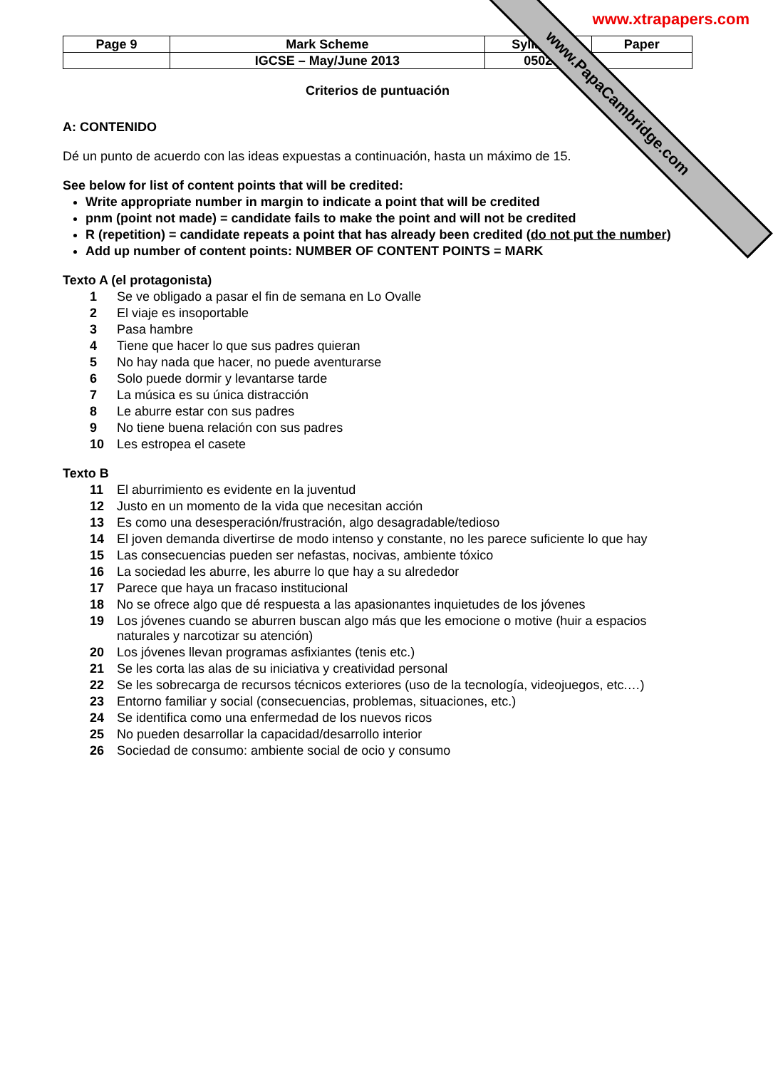www.xtrapapers.com
| Page 9 | Mark Scheme | Syllabus | Paper |
| | IGCSE – May/June 2013 | 0502 | |
Criterios de puntuación
A: CONTENIDO
Dé un punto de acuerdo con las ideas expuestas a continuación, hasta un máximo de 15.
See below for list of content points that will be credited:
Write appropriate number in margin to indicate a point that will be credited
pnm (point not made) = candidate fails to make the point and will not be credited
R (repetition) = candidate repeats a point that has already been credited (do not put the number)
Add up number of content points: NUMBER OF CONTENT POINTS = MARK
Texto A (el protagonista)
1 Se ve obligado a pasar el fin de semana en Lo Ovalle
2 El viaje es insoportable
3 Pasa hambre
4 Tiene que hacer lo que sus padres quieran
5 No hay nada que hacer, no puede aventurarse
6 Solo puede dormir y levantarse tarde
7 La música es su única distracción
8 Le aburre estar con sus padres
9 No tiene buena relación con sus padres
10 Les estropea el casete
Texto B
11 El aburrimiento es evidente en la juventud
12 Justo en un momento de la vida que necesitan acción
13 Es como una desesperación/frustración, algo desagradable/tedioso
14 El joven demanda divertirse de modo intenso y constante, no les parece suficiente lo que hay
15 Las consecuencias pueden ser nefastas, nocivas, ambiente tóxico
16 La sociedad les aburre, les aburre lo que hay a su alrededor
17 Parece que haya un fracaso institucional
18 No se ofrece algo que dé respuesta a las apasionantes inquietudes de los jóvenes
19 Los jóvenes cuando se aburren buscan algo más que les emocione o motive (huir a espacios naturales y narcotizar su atención)
20 Los jóvenes llevan programas asfixiantes (tenis etc.)
21 Se les corta las alas de su iniciativa y creatividad personal
22 Se les sobrecarga de recursos técnicos exteriores (uso de la tecnología, videojuegos, etc.…)
23 Entorno familiar y social (consecuencias, problemas, situaciones, etc.)
24 Se identifica como una enfermedad de los nuevos ricos
25 No pueden desarrollar la capacidad/desarrollo interior
26 Sociedad de consumo: ambiente social de ocio y consumo
www.PapaCambridge.com